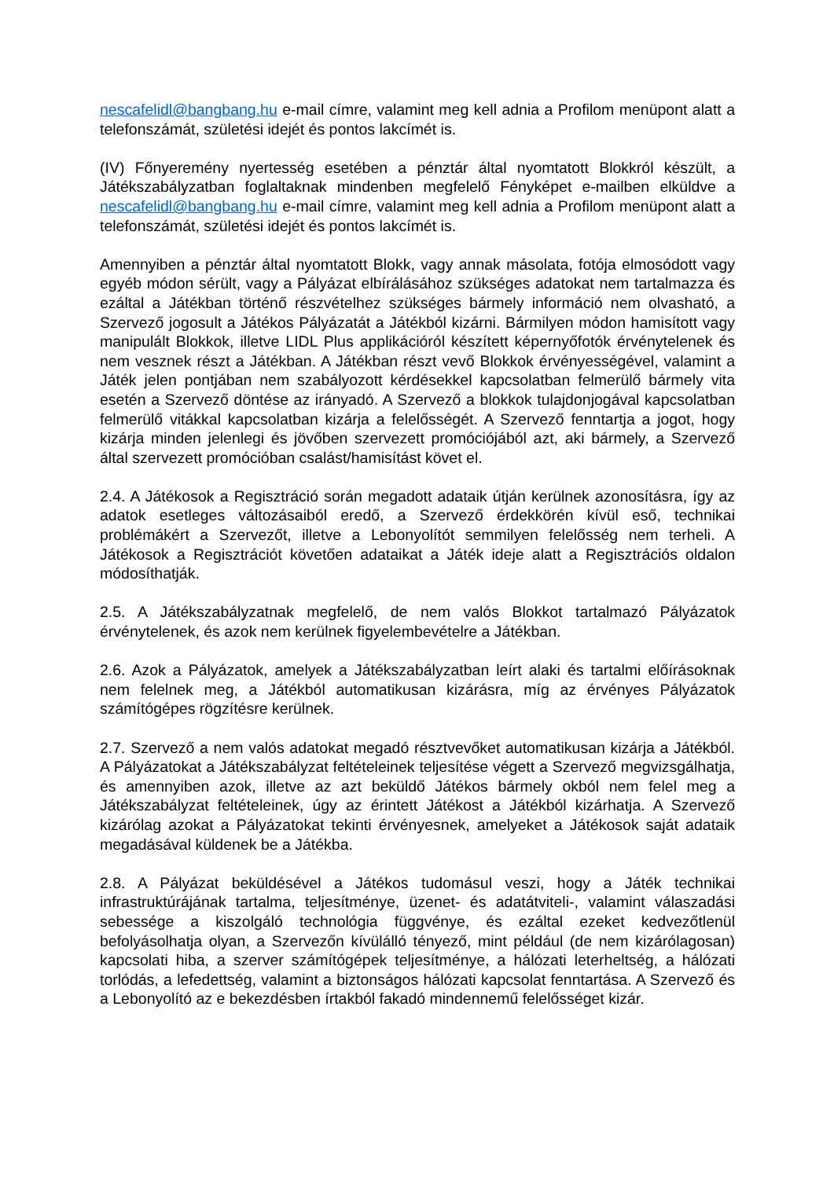nescafelidl@bangbang.hu e-mail címre, valamint meg kell adnia a Profilom menüpont alatt a telefonszámát, születési idejét és pontos lakcímét is.
(IV) Főnyeremény nyertesség esetében a pénztár által nyomtatott Blokkról készült, a Játékszabályzatban foglaltaknak mindenben megfelelő Fényképet e-mailben elküldve a nescafelidl@bangbang.hu e-mail címre, valamint meg kell adnia a Profilom menüpont alatt a telefonszámát, születési idejét és pontos lakcímét is.
Amennyiben a pénztár által nyomtatott Blokk, vagy annak másolata, fotója elmosódott vagy egyéb módon sérült, vagy a Pályázat elbírálásához szükséges adatokat nem tartalmazza és ezáltal a Játékban történő részvételhez szükséges bármely információ nem olvasható, a Szervező jogosult a Játékos Pályázatát a Játékból kizárni. Bármilyen módon hamisított vagy manipulált Blokkok, illetve LIDL Plus applikációról készített képernyőfotók érvénytelenek és nem vesznek részt a Játékban. A Játékban részt vevő Blokkok érvényességével, valamint a Játék jelen pontjában nem szabályozott kérdésekkel kapcsolatban felmerülő bármely vita esetén a Szervező döntése az irányadó. A Szervező a blokkok tulajdonjogával kapcsolatban felmerülő vitákkal kapcsolatban kizárja a felelősségét. A Szervező fenntartja a jogot, hogy kizárja minden jelenlegi és jövőben szervezett promóciójából azt, aki bármely, a Szervező által szervezett promócióban csalást/hamisítást követ el.
2.4. A Játékosok a Regisztráció során megadott adataik útján kerülnek azonosításra, így az adatok esetleges változásaiból eredő, a Szervező érdekkörén kívül eső, technikai problémákért a Szervezőt, illetve a Lebonyolítót semmilyen felelősség nem terheli. A Játékosok a Regisztrációt követően adataikat a Játék ideje alatt a Regisztrációs oldalon módosíthatják.
2.5. A Játékszabályzatnak megfelelő, de nem valós Blokkot tartalmazó Pályázatok érvénytelenek, és azok nem kerülnek figyelembevételre a Játékban.
2.6. Azok a Pályázatok, amelyek a Játékszabályzatban leírt alaki és tartalmi előírásoknak nem felelnek meg, a Játékból automatikusan kizárásra, míg az érvényes Pályázatok számítógépes rögzítésre kerülnek.
2.7. Szervező a nem valós adatokat megadó résztvevőket automatikusan kizárja a Játékból. A Pályázatokat a Játékszabályzat feltételeinek teljesítése végett a Szervező megvizsgálhatja, és amennyiben azok, illetve az azt beküldő Játékos bármely okból nem felel meg a Játékszabályzat feltételeinek, úgy az érintett Játékost a Játékból kizárhatja. A Szervező kizárólag azokat a Pályázatokat tekinti érvényesnek, amelyeket a Játékosok saját adataik megadásával küldenek be a Játékba.
2.8. A Pályázat beküldésével a Játékos tudomásul veszi, hogy a Játék technikai infrastruktúrájának tartalma, teljesítménye, üzenet- és adatátviteli-, valamint válaszadási sebessége a kiszolgáló technológia függvénye, és ezáltal ezeket kedvezőtlenül befolyásolhatja olyan, a Szervezőn kívülálló tényező, mint például (de nem kizárólagosan) kapcsolati hiba, a szerver számítógépek teljesítménye, a hálózati leterheltség, a hálózati torlódás, a lefedettség, valamint a biztonságos hálózati kapcsolat fenntartása. A Szervező és a Lebonyolító az e bekezdésben írtakból fakadó mindennemű felelősséget kizár.